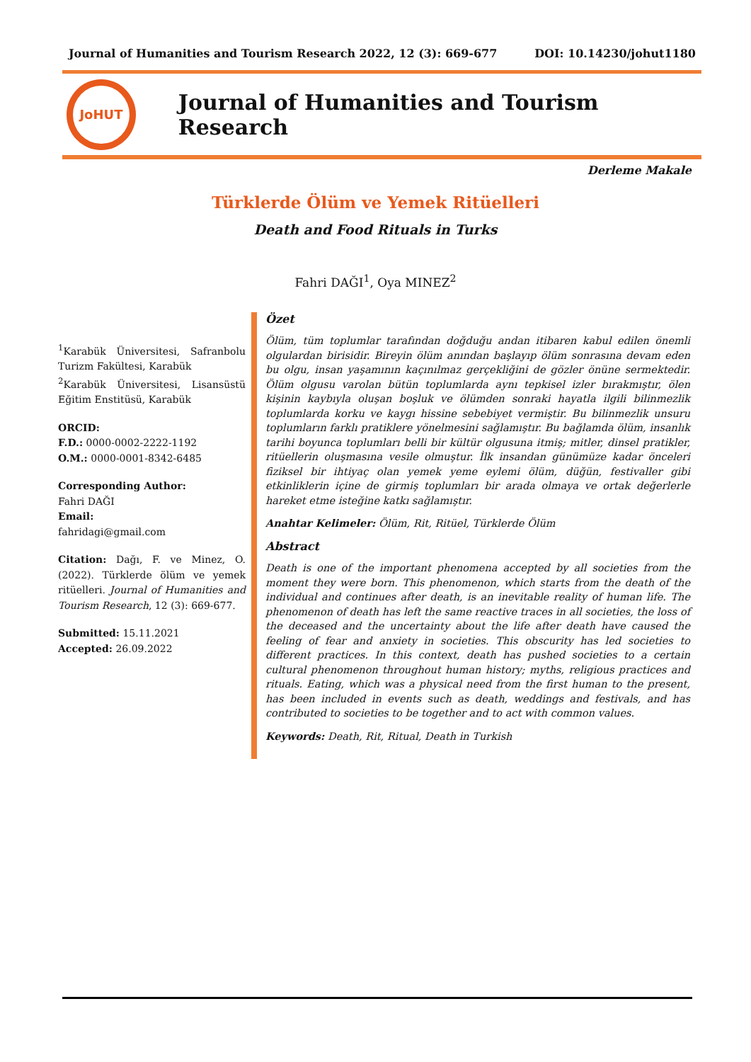Journal of Humanities and Tourism Research 2022, 12 (3): 669-677 DOI: 10.14230/johut1180
JoHUT
Journal of Humanities and Tourism Research
Derleme Makale
Türklerde Ölüm ve Yemek Ritüelleri
Death and Food Rituals in Turks
Fahri DAĞI<sup>1</sup>, Oya MINEZ<sup>2</sup>
<sup>1</sup> Karabük Üniversitesi, Safranbolu Turizm Fakültesi, Karabük
<sup>2</sup> Karabük Üniversitesi, Lisansüstü Eğitim Enstitüsü, Karabük
ORCID:
F.D.: 0000-0002-2222-1192
O.M.: 0000-0001-8342-6485
Corresponding Author:
Fahri DAĞI
Email:
fahridagi@gmail.com
Citation: Dağı, F. ve Minez, O. (2022). Türklerde ölüm ve yemek ritüelleri. Journal of Humanities and Tourism Research, 12 (3): 669-677.
Submitted: 15.11.2021
Accepted: 26.09.2022
Özet
Ölüm, tüm toplumlar tarafından doğduğu andan itibaren kabul edilen önemli olgulardan birisidir. Bireyin ölüm anından başlayıp ölüm sonrasına devam eden bu olgu, insan yaşamının kaçınılmaz gerçekliğini de gözler önüne sermektedir. Ölüm olgusu varolan bütün toplumlarda aynı tepkisel izler bırakmıştır, ölen kişinin kaybıyla oluşan boşluk ve ölümden sonraki hayatla ilgili bilinmezlik toplumlarda korku ve kaygı hissine sebebiyet vermiştir. Bu bilinmezlik unsuru toplumların farklı pratiklere yönelmesini sağlamıştır. Bu bağlamda ölüm, insanlık tarihi boyunca toplumları belli bir kültür olgusuna itmiş; mitler, dinsel pratikler, ritüellerin oluşmasına vesile olmuştur. İlk insandan günümüze kadar önceleri fiziksel bir ihtiyaç olan yemek yeme eylemi ölüm, düğün, festivaller gibi etkinliklerin içine de girmiş toplumları bir arada olmaya ve ortak değerlerle hareket etme isteğine katkı sağlamıştır.
Anahtar Kelimeler: Ölüm, Rit, Ritüel, Türklerde Ölüm
Abstract
Death is one of the important phenomena accepted by all societies from the moment they were born. This phenomenon, which starts from the death of the individual and continues after death, is an inevitable reality of human life. The phenomenon of death has left the same reactive traces in all societies, the loss of the deceased and the uncertainty about the life after death have caused the feeling of fear and anxiety in societies. This obscurity has led societies to different practices. In this context, death has pushed societies to a certain cultural phenomenon throughout human history; myths, religious practices and rituals. Eating, which was a physical need from the first human to the present, has been included in events such as death, weddings and festivals, and has contributed to societies to be together and to act with common values.
Keywords: Death, Rit, Ritual, Death in Turkish